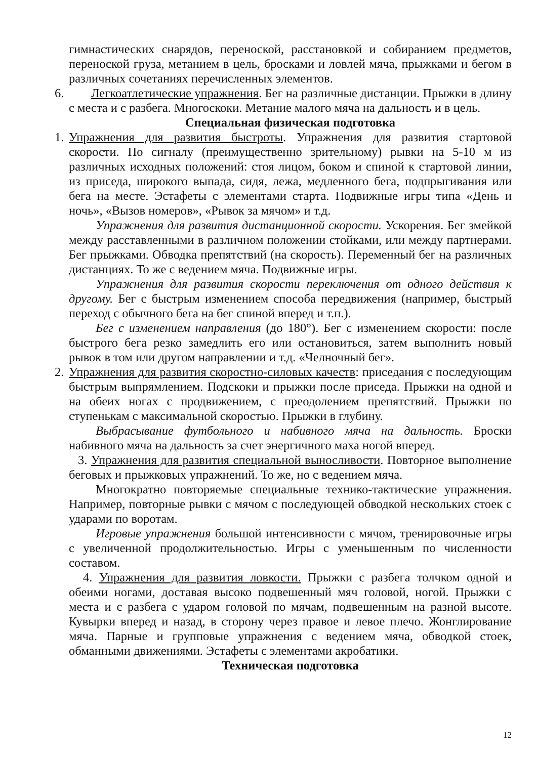гимнастических снарядов, переноской, расстановкой и собиранием предметов, переноской груза, метанием в цель, бросками и ловлей мяча, прыжками и бегом в различных сочетаниях перечисленных элементов.
6. Легкоатлетические упражнения. Бег на различные дистанции. Прыжки в длину с места и с разбега. Многоскоки. Метание малого мяча на дальность и в цель.
Специальная физическая подготовка
1. Упражнения для развития быстроты. Упражнения для развития стартовой скорости. По сигналу (преимущественно зрительному) рывки на 5-10 м из различных исходных положений: стоя лицом, боком и спиной к стартовой линии, из приседа, широкого выпада, сидя, лежа, медленного бега, подпрыгивания или бега на месте. Эстафеты с элементами старта. Подвижные игры типа «День и ночь», «Вызов номеров», «Рывок за мячом» и т.д.
Упражнения для развития дистанционной скорости. Ускорения. Бег змейкой между расставленными в различном положении стойками, или между партнерами. Бег прыжками. Обводка препятствий (на скорость). Переменный бег на различных дистанциях. То же с ведением мяча. Подвижные игры.
Упражнения для развития скорости переключения от одного действия к другому. Бег с быстрым изменением способа передвижения (например, быстрый переход с обычного бега на бег спиной вперед и т.п.).
Бег с изменением направления (до 180°). Бег с изменением скорости: после быстрого бега резко замедлить его или остановиться, затем выполнить новый рывок в том или другом направлении и т.д. «Челночный бег».
2. Упражнения для развития скоростно-силовых качеств: приседания с последующим быстрым выпрямлением. Подскоки и прыжки после приседа. Прыжки на одной и на обеих ногах с продвижением, с преодолением препятствий. Прыжки по ступенькам с максимальной скоростью. Прыжки в глубину.
Выбрасывание футбольного и набивного мяча на дальность. Броски набивного мяча на дальность за счет энергичного маха ногой вперед.
3. Упражнения для развития специальной выносливости. Повторное выполнение беговых и прыжковых упражнений. То же, но с ведением мяча.
Многократно повторяемые специальные технико-тактические упражнения. Например, повторные рывки с мячом с последующей обводкой нескольких стоек с ударами по воротам.
Игровые упражнения большой интенсивности с мячом, тренировочные игры с увеличенной продолжительностью. Игры с уменьшенным по численности составом.
4. Упражнения для развития ловкости. Прыжки с разбега толчком одной и обеими ногами, доставая высоко подвешенный мяч головой, ногой. Прыжки с места и с разбега с ударом головой по мячам, подвешенным на разной высоте. Кувырки вперед и назад, в сторону через правое и левое плечо. Жонглирование мяча. Парные и групповые упражнения с ведением мяча, обводкой стоек, обманными движениями. Эстафеты с элементами акробатики.
Техническая подготовка
12